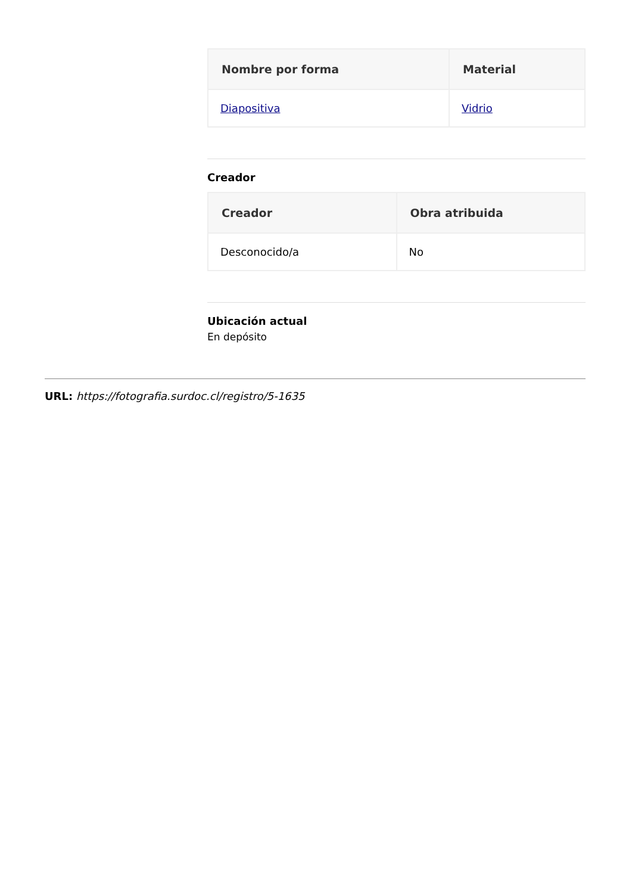| Nombre por forma | Material |
| --- | --- |
| Diapositiva | Vidrio |
Creador
| Creador | Obra atribuida |
| --- | --- |
| Desconocido/a | No |
Ubicación actual
En depósito
URL: https://fotografia.surdoc.cl/registro/5-1635